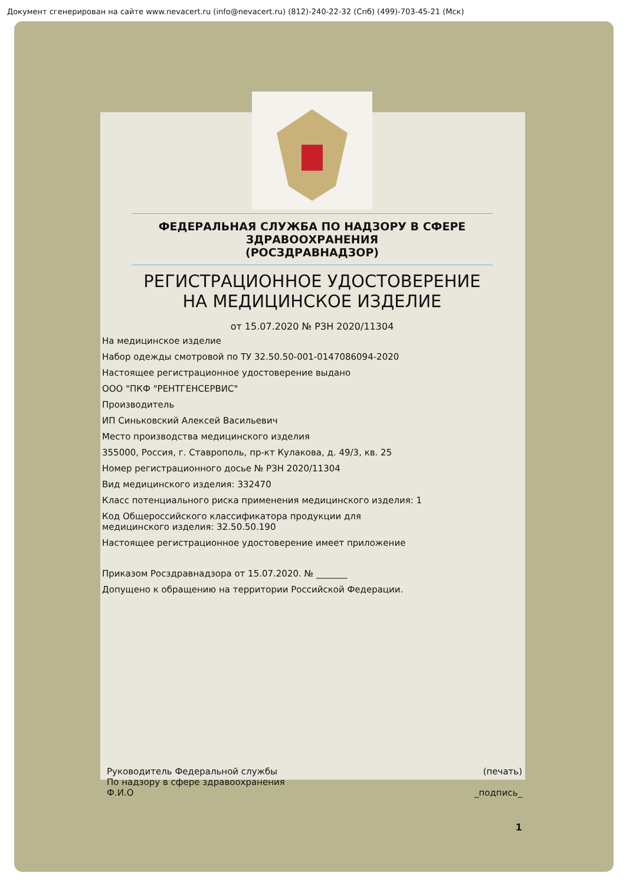Документ сгенерирован на сайте www.nevacert.ru (info@nevacert.ru) (812)-240-22-32 (Спб) (499)-703-45-21 (Мск)
ФЕДЕРАЛЬНАЯ СЛУЖБА ПО НАДЗОРУ В СФЕРЕ
ЗДРАВООХРАНЕНИЯ
(РОСЗДРАВНАДЗОР)
РЕГИСТРАЦИОННОЕ УДОСТОВЕРЕНИЕ
НА МЕДИЦИНСКОЕ ИЗДЕЛИЕ
от 15.07.2020 № РЗН 2020/11304
На медицинское изделие
Набор одежды смотровой по ТУ 32.50.50-001-0147086094-2020
Настоящее регистрационное удостоверение выдано
ООО "ПКФ "РЕНТГЕНСЕРВИС"
Производитель
ИП Синьковский Алексей Васильевич
Место производства медицинского изделия
355000, Россия, г. Ставрополь, пр-кт Кулакова, д. 49/3, кв. 25
Номер регистрационного досье № РЗН 2020/11304
Вид медицинского изделия: 332470
Класс потенциального риска применения медицинского изделия: 1
Код Общероссийского классификатора продукции для
медицинского изделия: 32.50.50.190
Настоящее регистрационное удостоверение имеет приложение
Приказом Росздравнадзора от 15.07.2020. № _______
Допущено к обращению на территории Российской Федерации.
Руководитель Федеральной службы
По надзору в сфере здравоохранения
Ф.И.О
(печать)
_подпись_
1